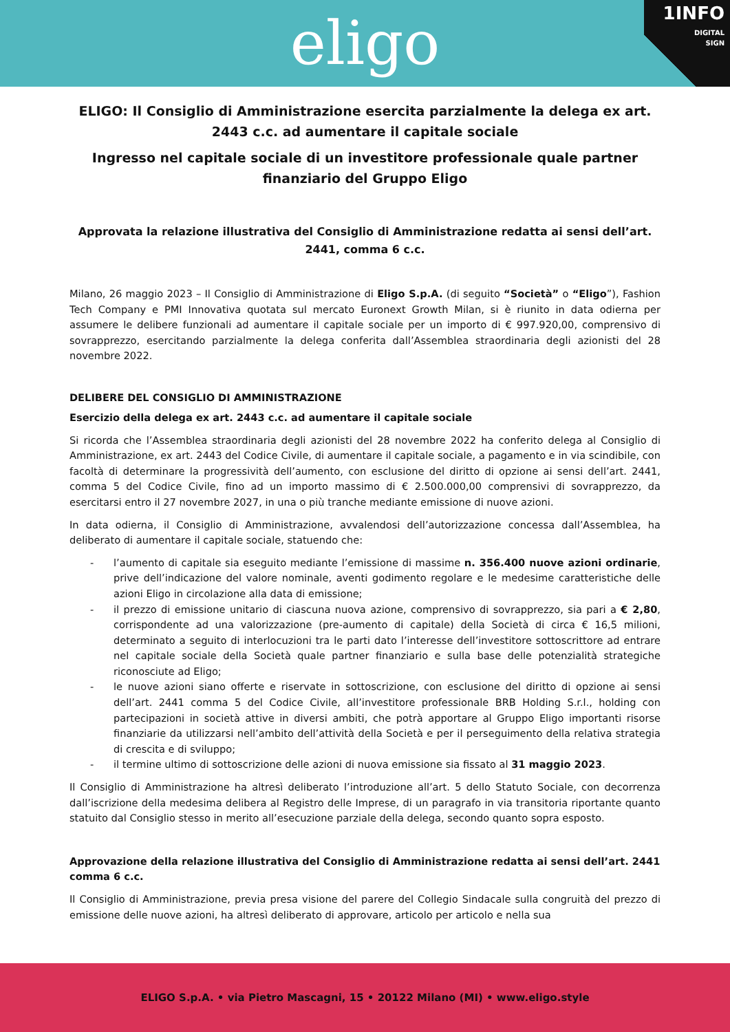eligo
1INFO
DIGITAL
SIGN
ELIGO: Il Consiglio di Amministrazione esercita parzialmente la delega ex art. 2443 c.c. ad aumentare il capitale sociale
Ingresso nel capitale sociale di un investitore professionale quale partner finanziario del Gruppo Eligo
Approvata la relazione illustrativa del Consiglio di Amministrazione redatta ai sensi dell’art. 2441, comma 6 c.c.
Milano, 26 maggio 2023 – Il Consiglio di Amministrazione di Eligo S.p.A. (di seguito “Società” o “Eligo”), Fashion Tech Company e PMI Innovativa quotata sul mercato Euronext Growth Milan, si è riunito in data odierna per assumere le delibere funzionali ad aumentare il capitale sociale per un importo di € 997.920,00, comprensivo di sovrapprezzo, esercitando parzialmente la delega conferita dall’Assemblea straordinaria degli azionisti del 28 novembre 2022.
DELIBERE DEL CONSIGLIO DI AMMINISTRAZIONE
Esercizio della delega ex art. 2443 c.c. ad aumentare il capitale sociale
Si ricorda che l’Assemblea straordinaria degli azionisti del 28 novembre 2022 ha conferito delega al Consiglio di Amministrazione, ex art. 2443 del Codice Civile, di aumentare il capitale sociale, a pagamento e in via scindibile, con facoltà di determinare la progressività dell’aumento, con esclusione del diritto di opzione ai sensi dell’art. 2441, comma 5 del Codice Civile, fino ad un importo massimo di € 2.500.000,00 comprensivi di sovrapprezzo, da esercitarsi entro il 27 novembre 2027, in una o più tranche mediante emissione di nuove azioni.
In data odierna, il Consiglio di Amministrazione, avvalendosi dell’autorizzazione concessa dall’Assemblea, ha deliberato di aumentare il capitale sociale, statuendo che:
- l’aumento di capitale sia eseguito mediante l’emissione di massime n. 356.400 nuove azioni ordinarie, prive dell’indicazione del valore nominale, aventi godimento regolare e le medesime caratteristiche delle azioni Eligo in circolazione alla data di emissione;
- il prezzo di emissione unitario di ciascuna nuova azione, comprensivo di sovrapprezzo, sia pari a € 2,80, corrispondente ad una valorizzazione (pre-aumento di capitale) della Società di circa € 16,5 milioni, determinato a seguito di interlocuzioni tra le parti dato l’interesse dell’investitore sottoscrittore ad entrare nel capitale sociale della Società quale partner finanziario e sulla base delle potenzialità strategiche riconosciute ad Eligo;
- le nuove azioni siano offerte e riservate in sottoscrizione, con esclusione del diritto di opzione ai sensi dell’art. 2441 comma 5 del Codice Civile, all’investitore professionale BRB Holding S.r.l., holding con partecipazioni in società attive in diversi ambiti, che potrà apportare al Gruppo Eligo importanti risorse finanziarie da utilizzarsi nell’ambito dell’attività della Società e per il perseguimento della relativa strategia di crescita e di sviluppo;
- il termine ultimo di sottoscrizione delle azioni di nuova emissione sia fissato al 31 maggio 2023.
Il Consiglio di Amministrazione ha altresì deliberato l’introduzione all’art. 5 dello Statuto Sociale, con decorrenza dall’iscrizione della medesima delibera al Registro delle Imprese, di un paragrafo in via transitoria riportante quanto statuito dal Consiglio stesso in merito all’esecuzione parziale della delega, secondo quanto sopra esposto.
Approvazione della relazione illustrativa del Consiglio di Amministrazione redatta ai sensi dell’art. 2441 comma 6 c.c.
Il Consiglio di Amministrazione, previa presa visione del parere del Collegio Sindacale sulla congruità del prezzo di emissione delle nuove azioni, ha altresì deliberato di approvare, articolo per articolo e nella sua
ELIGO S.p.A. • via Pietro Mascagni, 15 • 20122 Milano (MI) • www.eligo.style